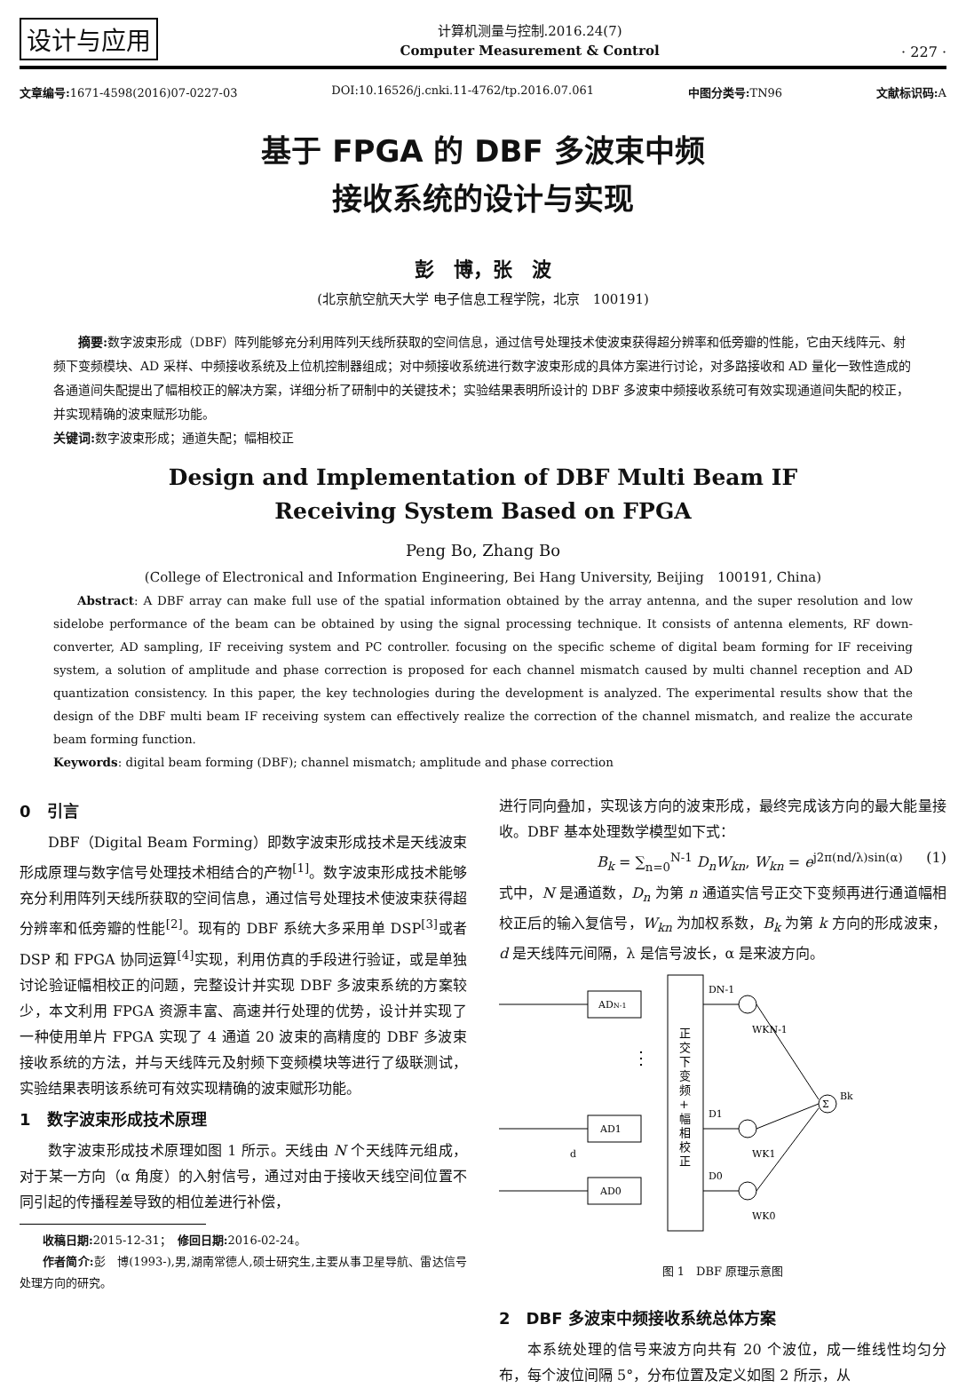设计与应用
计算机测量与控制.2016.24(7)
Computer Measurement & Control
· 227 ·
文章编号: 1671-4598(2016)07-0227-03 DOI:10.16526/j.cnki.11-4762/tp.2016.07.061 中图分类号: TN96 文献标识码: A
基于 FPGA 的 DBF 多波束中频
接收系统的设计与实现
彭　博，张　波
(北京航空航天大学 电子信息工程学院，北京　100191)
摘要: 数字波束形成（DBF）阵列能够充分利用阵列天线所获取的空间信息，通过信号处理技术使波束获得超分辨率和低旁瓣的性能，它由天线阵元、射频下变频模块、AD 采样、中频接收系统及上位机控制器组成；对中频接收系统进行数字波束形成的具体方案进行讨论，对多路接收和 AD 量化一致性造成的各通道间失配提出了幅相校正的解决方案，详细分析了研制中的关键技术；实验结果表明所设计的 DBF 多波束中频接收系统可有效实现通道间失配的校正，并实现精确的波束赋形功能。
关键词: 数字波束形成；通道失配；幅相校正
Design and Implementation of DBF Multi Beam IF
Receiving System Based on FPGA
Peng Bo, Zhang Bo
(College of Electronical and Information Engineering, Bei Hang University, Beijing　100191, China)
Abstract: A DBF array can make full use of the spatial information obtained by the array antenna, and the super resolution and low sidelobe performance of the beam can be obtained by using the signal processing technique. It consists of antenna elements, RF down-converter, AD sampling, IF receiving system and PC controller. focusing on the specific scheme of digital beam forming for IF receiving system, a solution of amplitude and phase correction is proposed for each channel mismatch caused by multi channel reception and AD quantization consistency. In this paper, the key technologies during the development is analyzed. The experimental results show that the design of the DBF multi beam IF receiving system can effectively realize the correction of the channel mismatch, and realize the accurate beam forming function.
Keywords: digital beam forming (DBF); channel mismatch; amplitude and phase correction
0　引言
DBF（Digital Beam Forming）即数字波束形成技术是天线波束形成原理与数字信号处理技术相结合的产物<sup>[1]</sup>。数字波束形成技术能够充分利用阵列天线所获取的空间信息，通过信号处理技术使波束获得超分辨率和低旁瓣的性能<sup>[2]</sup>。现有的 DBF 系统大多采用单 DSP<sup>[3]</sup>或者 DSP 和 FPGA 协同运算<sup>[4]</sup>实现，利用仿真的手段进行验证，或是单独讨论验证幅相校正的问题，完整设计并实现 DBF 多波束系统的方案较少，本文利用 FPGA 资源丰富、高速并行处理的优势，设计并实现了一种使用单片 FPGA 实现了 4 通道 20 波束的高精度的 DBF 多波束接收系统的方法，并与天线阵元及射频下变频模块等进行了级联测试，实验结果表明该系统可有效实现精确的波束赋形功能。
1　数字波束形成技术原理
数字波束形成技术原理如图 1 所示。天线由 N 个天线阵元组成，对于某一方向（α 角度）的入射信号，通过对由于接收天线空间位置不同引起的传播程差导致的相位差进行补偿，
收稿日期: 2015-12-31；　修回日期: 2016-02-24。
作者简介: 彭　博(1993-),男,湖南常德人,硕士研究生,主要从事卫星导航、雷达信号处理方向的研究。
进行同向叠加，实现该方向的波束形成，最终完成该方向的最大能量接收。DBF 基本处理数学模型如下式：
B<sub>k</sub> = ∑<sub>n=0</sub><sup>N-1</sup> D<sub>n</sub>W<sub>kn</sub>, W<sub>kn</sub> = e<sup>j2π(nd/λ)sin(α)</sup> (1)
式中，N 是通道数，D<sub>n</sub> 为第 n 通道实信号正交下变频再进行通道幅相校正后的输入复信号，W<sub>kn</sub> 为加权系数，B<sub>k</sub> 为第 k 方向的形成波束，d 是天线阵元间隔，λ 是信号波长，α 是来波方向。
ADN-1
AD1
AD0
正 交 下 变 频 + 幅 相 校 正
⋮
d
DN-1
D1
D0
WKN-1
WK1
WK0
Σ
Bk
图 1　DBF 原理示意图
2　DBF 多波束中频接收系统总体方案
本系统处理的信号来波方向共有 20 个波位，成一维线性均匀分布，每个波位间隔 5°，分布位置及定义如图 2 所示，从